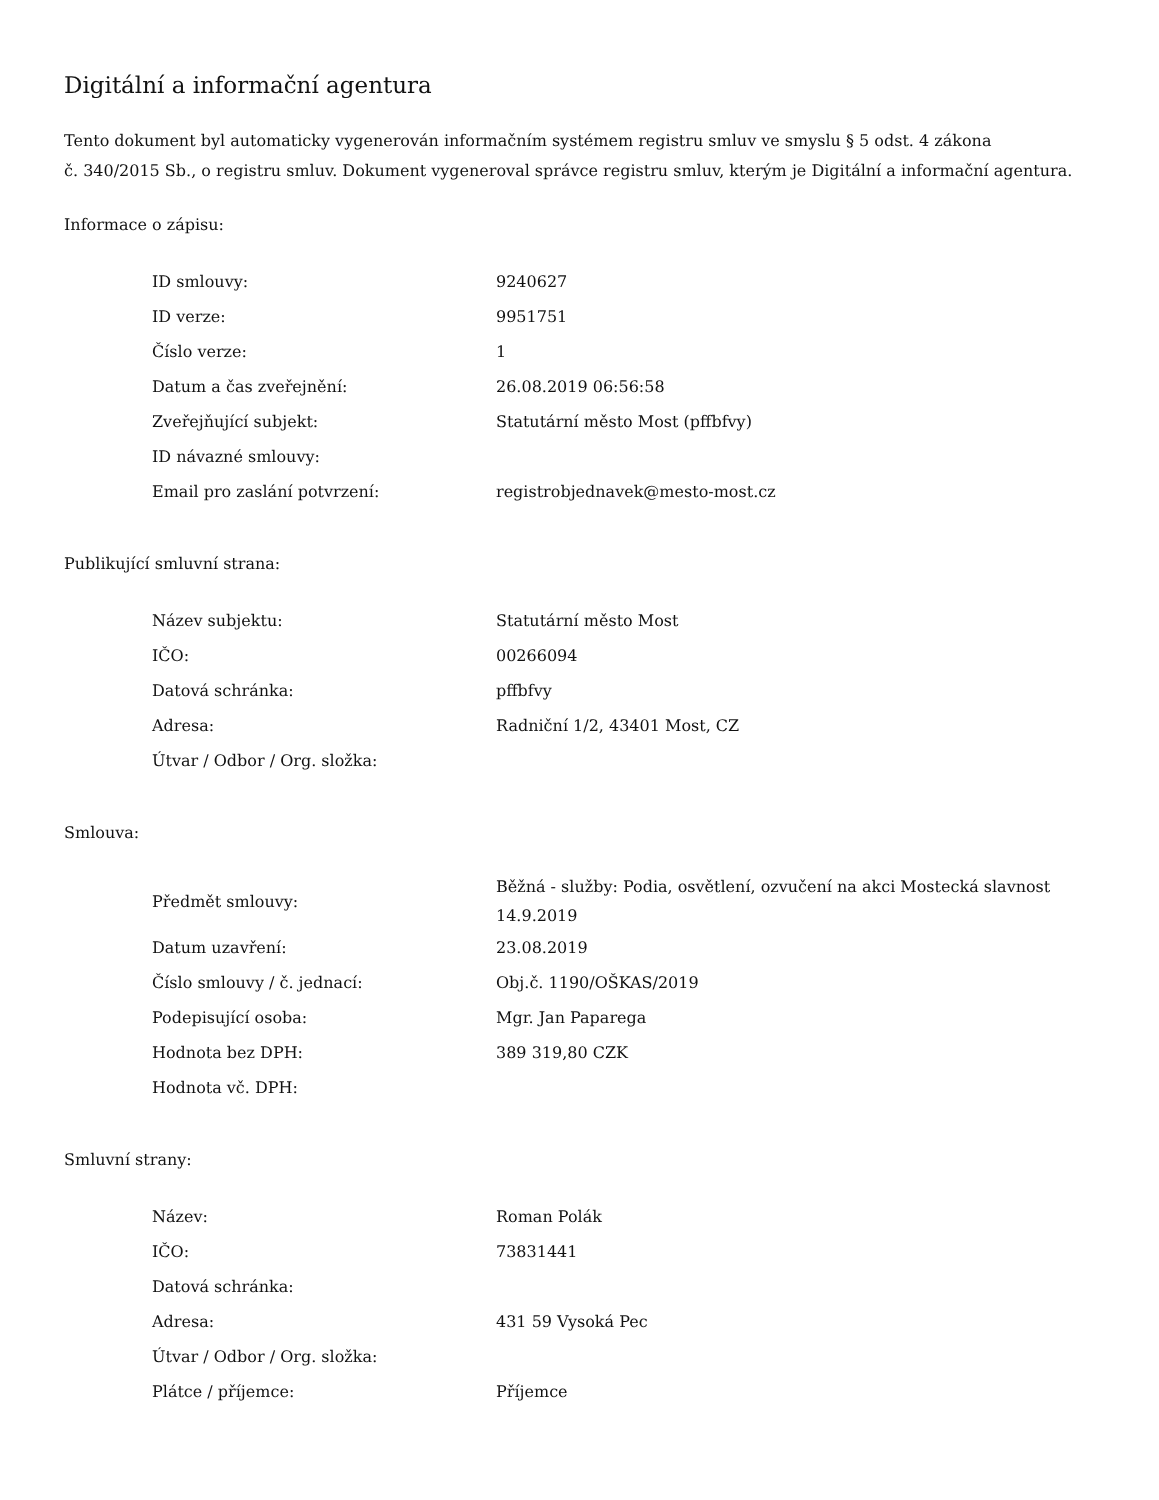Digitální a informační agentura
Tento dokument byl automaticky vygenerován informačním systémem registru smluv ve smyslu § 5 odst. 4 zákona
č. 340/2015 Sb., o registru smluv. Dokument vygeneroval správce registru smluv, kterým je Digitální a informační agentura.
Informace o zápisu:
| ID smlouvy: | 9240627 |
| ID verze: | 9951751 |
| Číslo verze: | 1 |
| Datum a čas zveřejnění: | 26.08.2019 06:56:58 |
| Zveřejňující subjekt: | Statutární město Most (pffbfvy) |
| ID návazné smlouvy: | |
| Email pro zaslání potvrzení: | registrobjednavek@mesto-most.cz |
Publikující smluvní strana:
| Název subjektu: | Statutární město Most |
| IČO: | 00266094 |
| Datová schránka: | pffbfvy |
| Adresa: | Radniční 1/2, 43401 Most, CZ |
| Útvar / Odbor / Org. složka: | |
Smlouva:
| Předmět smlouvy: | Běžná - služby: Podia, osvětlení, ozvučení na akci Mostecká slavnost 14.9.2019 |
| Datum uzavření: | 23.08.2019 |
| Číslo smlouvy / č. jednací: | Obj.č. 1190/OŠKAS/2019 |
| Podepisující osoba: | Mgr. Jan Paparega |
| Hodnota bez DPH: | 389 319,80 CZK |
| Hodnota vč. DPH: | |
Smluvní strany:
| Název: | Roman Polák |
| IČO: | 73831441 |
| Datová schránka: | |
| Adresa: | 431 59 Vysoká Pec |
| Útvar / Odbor / Org. složka: | |
| Plátce / příjemce: | Příjemce |